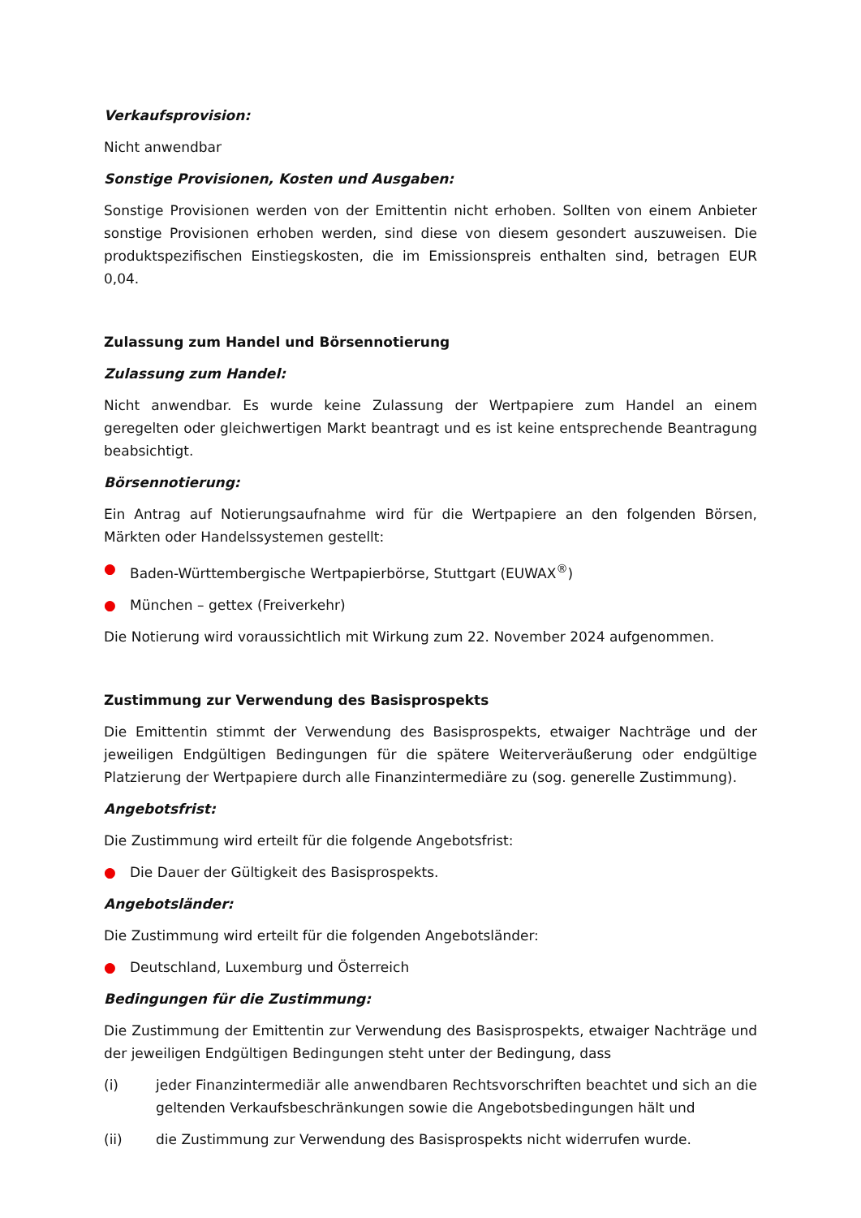Verkaufsprovision:
Nicht anwendbar
Sonstige Provisionen, Kosten und Ausgaben:
Sonstige Provisionen werden von der Emittentin nicht erhoben. Sollten von einem Anbieter sonstige Provisionen erhoben werden, sind diese von diesem gesondert auszuweisen. Die produktspezifischen Einstiegskosten, die im Emissionspreis enthalten sind, betragen EUR 0,04.
Zulassung zum Handel und Börsennotierung
Zulassung zum Handel:
Nicht anwendbar. Es wurde keine Zulassung der Wertpapiere zum Handel an einem geregelten oder gleichwertigen Markt beantragt und es ist keine entsprechende Beantragung beabsichtigt.
Börsennotierung:
Ein Antrag auf Notierungsaufnahme wird für die Wertpapiere an den folgenden Börsen, Märkten oder Handelssystemen gestellt:
● Baden-Württembergische Wertpapierbörse, Stuttgart (EUWAX<sup>®</sup>)
● München – gettex (Freiverkehr)
Die Notierung wird voraussichtlich mit Wirkung zum 22. November 2024 aufgenommen.
Zustimmung zur Verwendung des Basisprospekts
Die Emittentin stimmt der Verwendung des Basisprospekts, etwaiger Nachträge und der jeweiligen Endgültigen Bedingungen für die spätere Weiterveräußerung oder endgültige Platzierung der Wertpapiere durch alle Finanzintermediäre zu (sog. generelle Zustimmung).
Angebotsfrist:
Die Zustimmung wird erteilt für die folgende Angebotsfrist:
● Die Dauer der Gültigkeit des Basisprospekts.
Angebotsländer:
Die Zustimmung wird erteilt für die folgenden Angebotsländer:
● Deutschland, Luxemburg und Österreich
Bedingungen für die Zustimmung:
Die Zustimmung der Emittentin zur Verwendung des Basisprospekts, etwaiger Nachträge und der jeweiligen Endgültigen Bedingungen steht unter der Bedingung, dass
(i) jeder Finanzintermediär alle anwendbaren Rechtsvorschriften beachtet und sich an die geltenden Verkaufsbeschränkungen sowie die Angebotsbedingungen hält und
(ii) die Zustimmung zur Verwendung des Basisprospekts nicht widerrufen wurde.